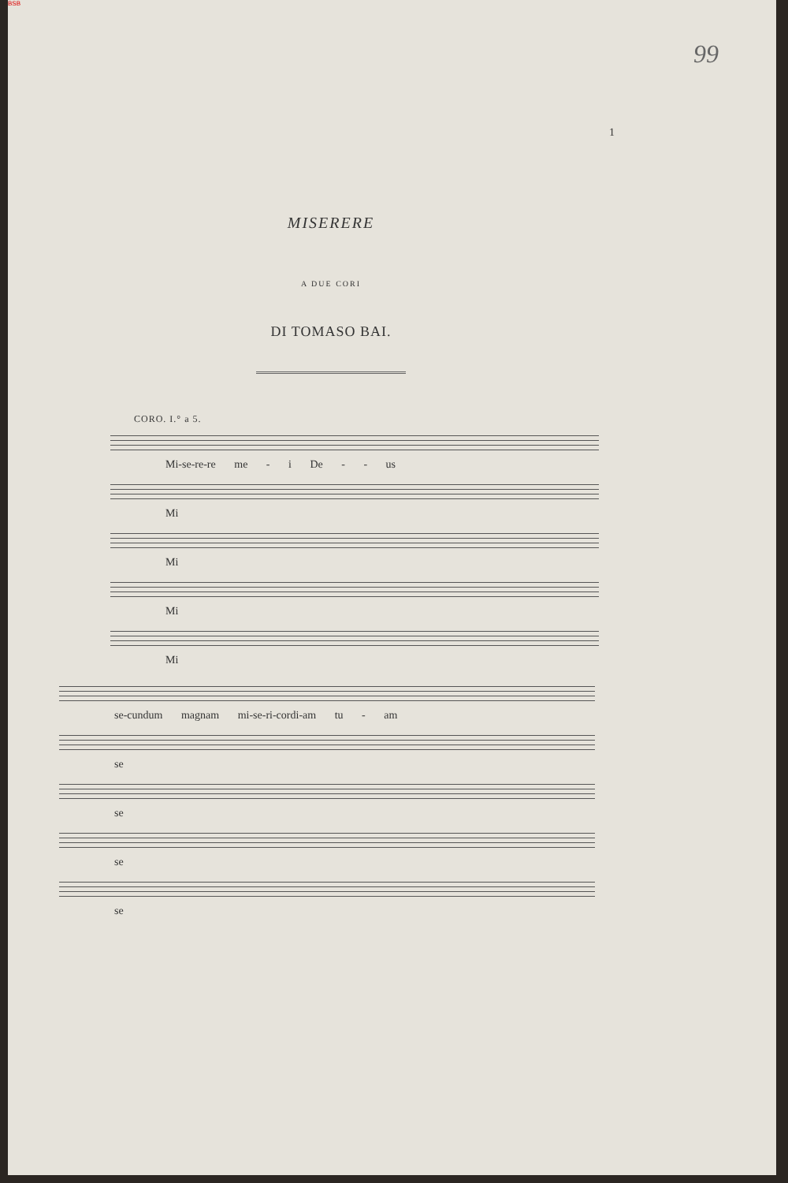BSB
99
1
MISERERE
A DUE CORI
DI TOMASO BAI.
CORO. I.° a 5.
Mi-se-re-re me - i De - - us
Mi
Mi
Mi
Mi
se-cundum magnam mi-se-ri-cordi-am tu - am
se
se
se
se